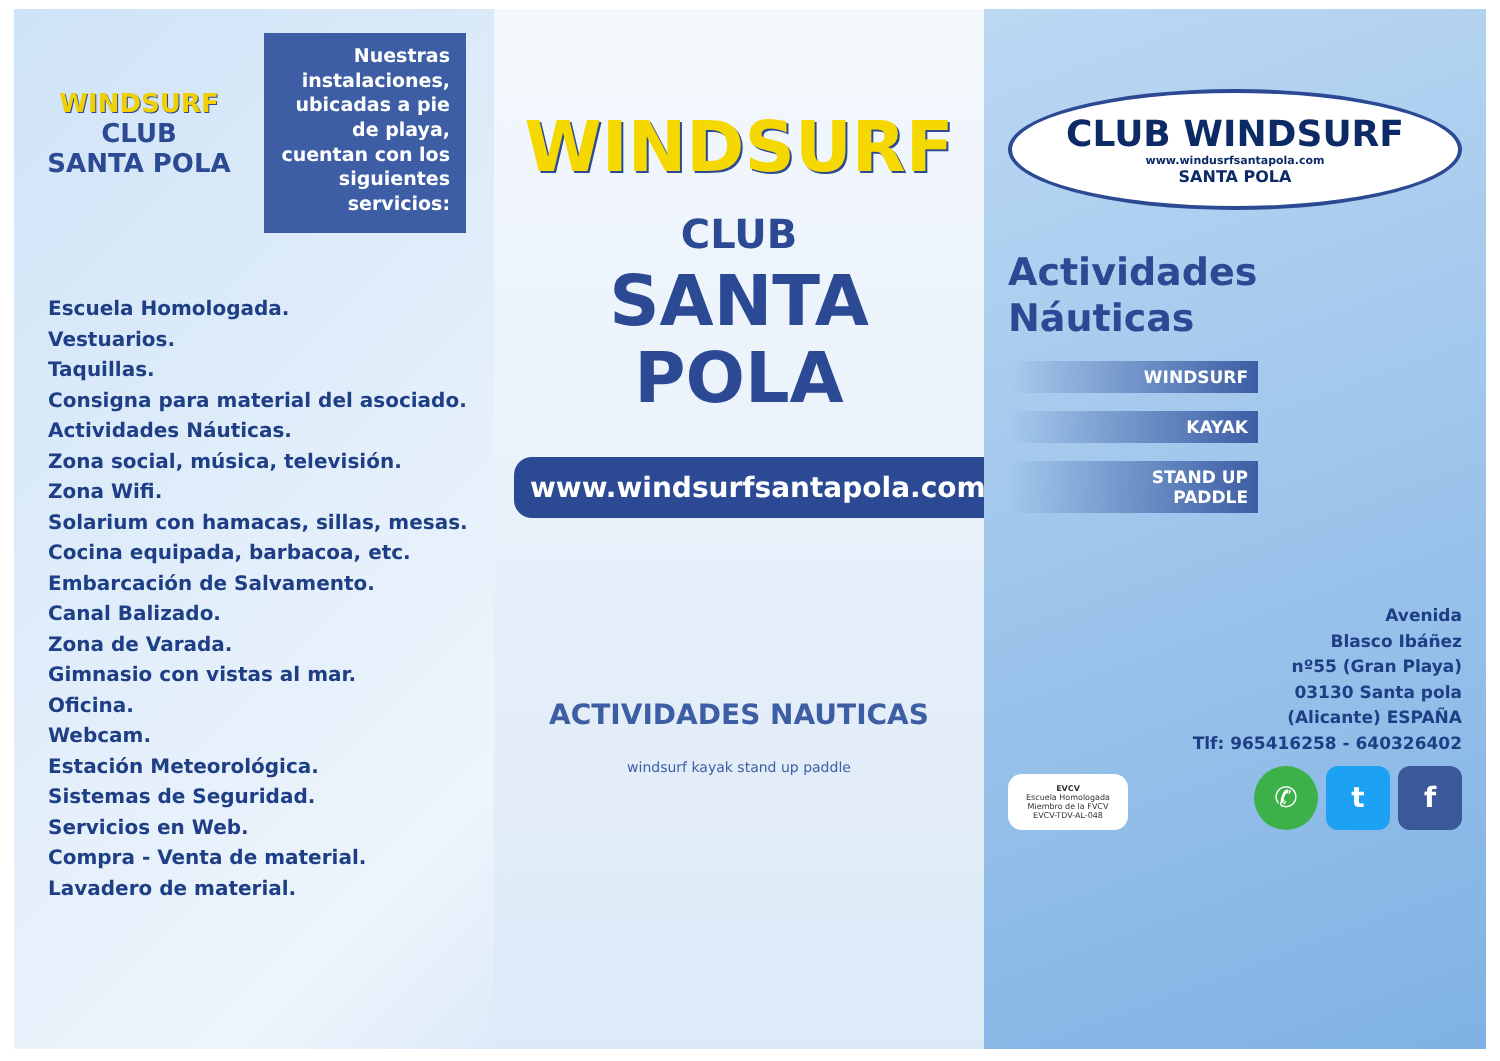WINDSURF
CLUB
SANTA POLA
Nuestras instalaciones, ubicadas a pie de playa, cuentan con los siguientes servicios:
Escuela Homologada.
Vestuarios.
Taquillas.
Consigna para material del asociado.
Actividades Náuticas.
Zona social, música, televisión.
Zona Wifi.
Solarium con hamacas, sillas, mesas.
Cocina equipada, barbacoa, etc.
Embarcación de Salvamento.
Canal Balizado.
Zona de Varada.
Gimnasio con vistas al mar.
Oficina.
Webcam.
Estación Meteorológica.
Sistemas de Seguridad.
Servicios en Web.
Compra - Venta de material.
Lavadero de material.
WINDSURF
CLUB
SANTA POLA
www.windsurfsantapola.com
ACTIVIDADES NAUTICAS
windsurf kayak stand up paddle
CLUB WINDSURF
www.windusrfsantapola.com
SANTA POLA
Actividades
Náuticas
WINDSURF
KAYAK
STAND UP
PADDLE
Avenida
Blasco Ibáñez
nº55 (Gran Playa)
03130 Santa pola
(Alicante) ESPAÑA
Tlf: 965416258 - 640326402
EVCV
Escuela Homologada Miembro de la FVCV EVCV-TDV-AL-048
✆ t f